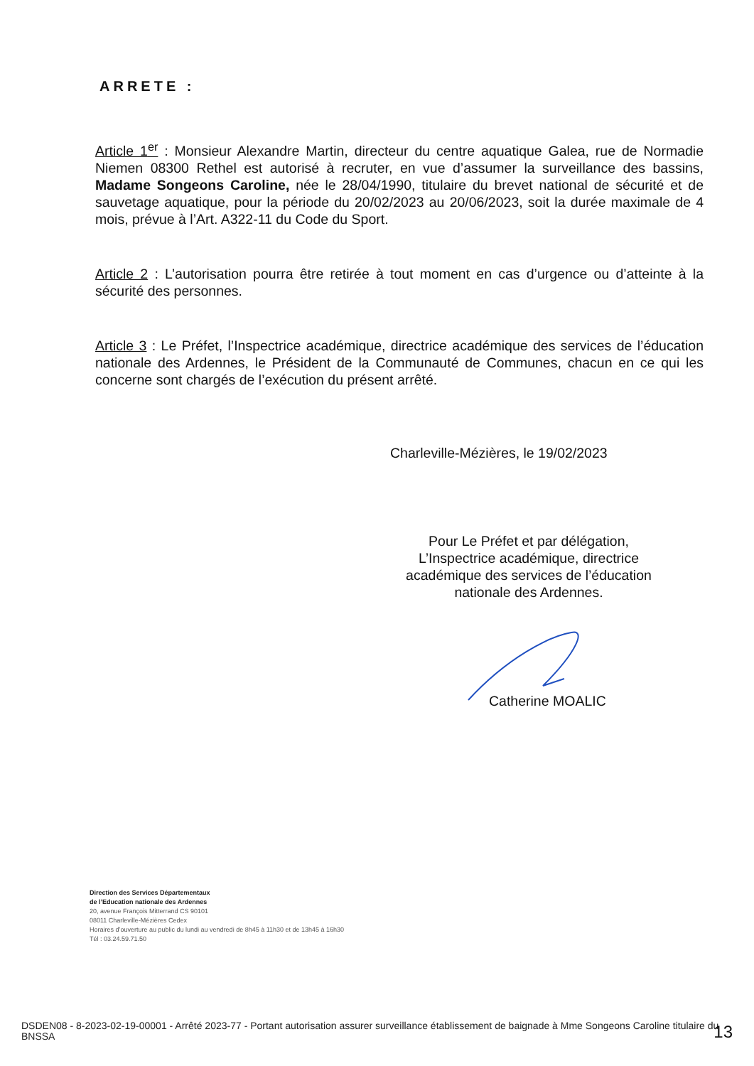ARRETE :
Article 1<sup>er</sup> : Monsieur Alexandre Martin, directeur du centre aquatique Galea, rue de Normadie Niemen 08300 Rethel est autorisé à recruter, en vue d’assumer la surveillance des bassins, Madame Songeons Caroline, née le 28/04/1990, titulaire du brevet national de sécurité et de sauvetage aquatique, pour la période du 20/02/2023 au 20/06/2023, soit la durée maximale de 4 mois, prévue à l’Art. A322-11 du Code du Sport.
Article 2 : L’autorisation pourra être retirée à tout moment en cas d’urgence ou d’atteinte à la sécurité des personnes.
Article 3 : Le Préfet, l’Inspectrice académique, directrice académique des services de l’éducation nationale des Ardennes, le Président de la Communauté de Communes, chacun en ce qui les concerne sont chargés de l’exécution du présent arrêté.
Charleville-Mézières, le 19/02/2023
Pour Le Préfet et par délégation,
L’Inspectrice académique, directrice académique des services de l’éducation nationale des Ardennes.
Catherine MOALIC
Direction des Services Départementaux
de l’Education nationale des Ardennes
20, avenue François Mitterrand CS 90101
08011 Charleville-Mézières Cedex
Horaires d’ouverture au public du lundi au vendredi de 8h45 à 11h30 et de 13h45 à 16h30
Tél : 03.24.59.71.50
DSDEN08 - 8-2023-02-19-00001 - Arrêté 2023-77 - Portant autorisation assurer surveillance établissement de baignade à Mme Songeons Caroline titulaire du BNSSA
13